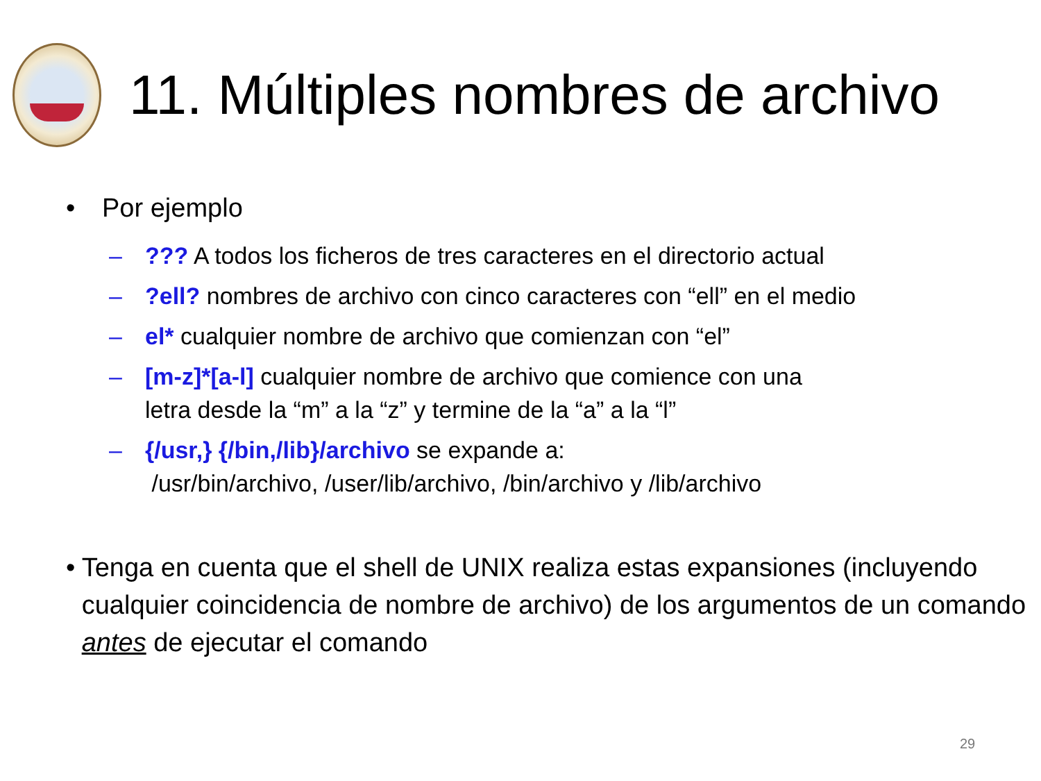11. Múltiples nombres de archivo
• Por ejemplo
–??? A todos los ficheros de tres caracteres en el directorio actual
–?ell? nombres de archivo con cinco caracteres con “ell” en el medio
– el* cualquier nombre de archivo que comienzan con “el”
– [m-z]*[a-l] cualquier nombre de archivo que comience con una
letra desde la “m” a la “z” y termine de la “a” a la “l”
– {/usr,} {/bin,/lib}/archivo se expande a:
/usr/bin/archivo, /user/lib/archivo, /bin/archivo y /lib/archivo
• Tenga en cuenta que el shell de UNIX realiza estas expansiones (incluyendo cualquier coincidencia de nombre de archivo) de los argumentos de un comando antes de ejecutar el comando
29